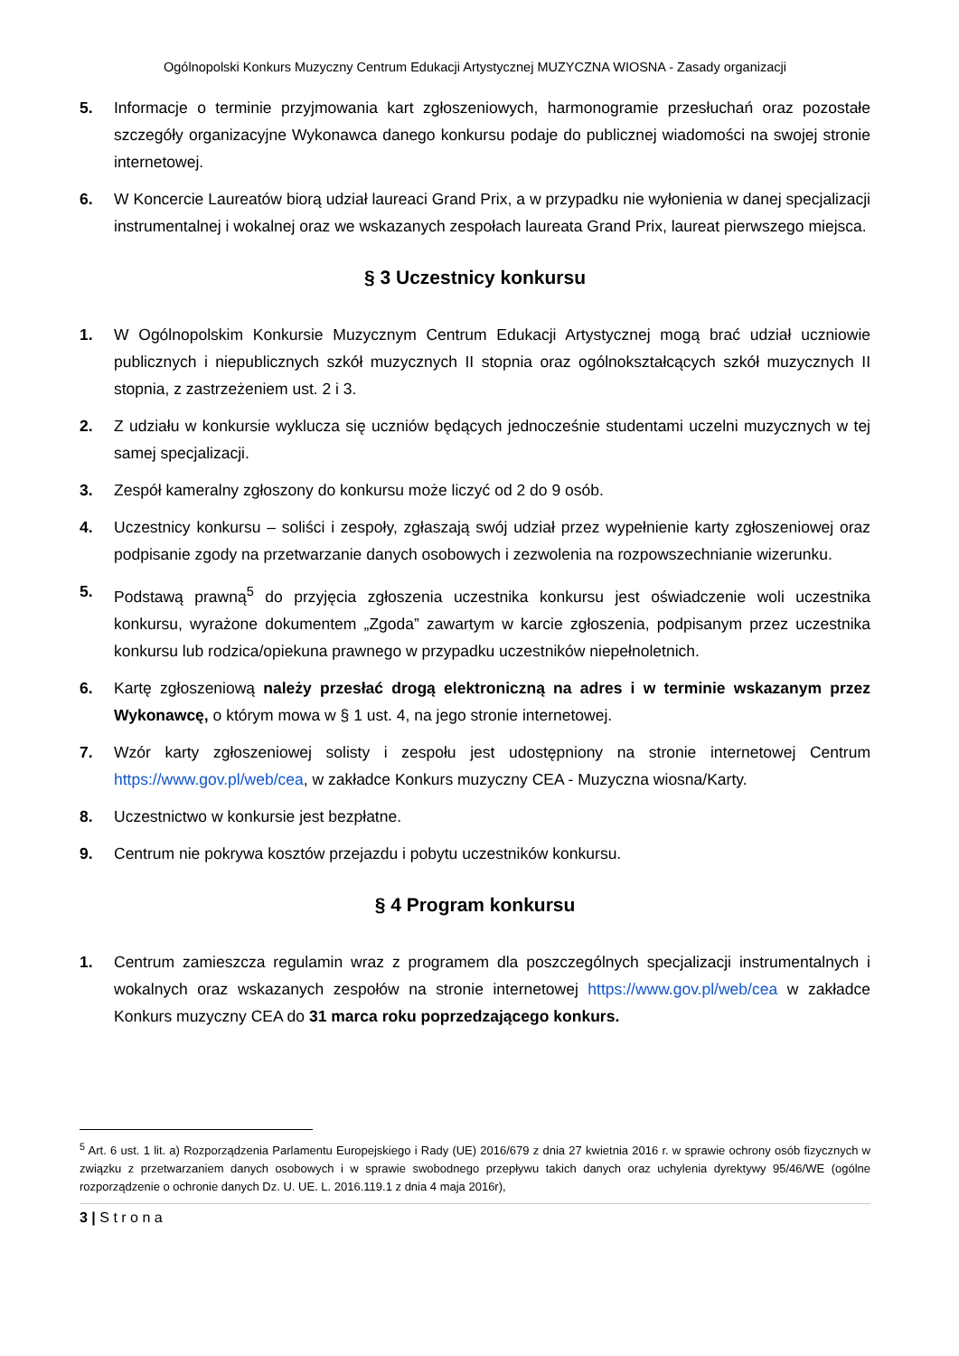Ogólnopolski Konkurs Muzyczny Centrum Edukacji Artystycznej MUZYCZNA WIOSNA - Zasady organizacji
5. Informacje o terminie przyjmowania kart zgłoszeniowych, harmonogramie przesłuchań oraz pozostałe szczegóły organizacyjne Wykonawca danego konkursu podaje do publicznej wiadomości na swojej stronie internetowej.
6. W Koncercie Laureatów biorą udział laureaci Grand Prix, a w przypadku nie wyłonienia w danej specjalizacji instrumentalnej i wokalnej oraz we wskazanych zespołach laureata Grand Prix, laureat pierwszego miejsca.
§ 3 Uczestnicy konkursu
1. W Ogólnopolskim Konkursie Muzycznym Centrum Edukacji Artystycznej mogą brać udział uczniowie publicznych i niepublicznych szkół muzycznych II stopnia oraz ogólnokształcących szkół muzycznych II stopnia, z zastrzeżeniem ust. 2 i 3.
2. Z udziału w konkursie wyklucza się uczniów będących jednocześnie studentami uczelni muzycznych w tej samej specjalizacji.
3. Zespół kameralny zgłoszony do konkursu może liczyć od 2 do 9 osób.
4. Uczestnicy konkursu – soliści i zespoły, zgłaszają swój udział przez wypełnienie karty zgłoszeniowej oraz podpisanie zgody na przetwarzanie danych osobowych i zezwolenia na rozpowszechnianie wizerunku.
5. Podstawą prawną<sup>5</sup> do przyjęcia zgłoszenia uczestnika konkursu jest oświadczenie woli uczestnika konkursu, wyrażone dokumentem „Zgoda” zawartym w karcie zgłoszenia, podpisanym przez uczestnika konkursu lub rodzica/opiekuna prawnego w przypadku uczestników niepełnoletnich.
6. Kartę zgłoszeniową należy przesłać drogą elektroniczną na adres i w terminie wskazanym przez Wykonawcę, o którym mowa w § 1 ust. 4, na jego stronie internetowej.
7. Wzór karty zgłoszeniowej solisty i zespołu jest udostępniony na stronie internetowej Centrum https://www.gov.pl/web/cea, w zakładce Konkurs muzyczny CEA - Muzyczna wiosna/Karty.
8. Uczestnictwo w konkursie jest bezpłatne.
9. Centrum nie pokrywa kosztów przejazdu i pobytu uczestników konkursu.
§ 4 Program konkursu
1. Centrum zamieszcza regulamin wraz z programem dla poszczególnych specjalizacji instrumentalnych i wokalnych oraz wskazanych zespołów na stronie internetowej https://www.gov.pl/web/cea w zakładce Konkurs muzyczny CEA do 31 marca roku poprzedzającego konkurs.
<sup>5</sup> Art. 6 ust. 1 lit. a) Rozporządzenia Parlamentu Europejskiego i Rady (UE) 2016/679 z dnia 27 kwietnia 2016 r. w sprawie ochrony osób fizycznych w związku z przetwarzaniem danych osobowych i w sprawie swobodnego przepływu takich danych oraz uchylenia dyrektywy 95/46/WE (ogólne rozporządzenie o ochronie danych Dz. U. UE. L. 2016.119.1 z dnia 4 maja 2016r),
3 | S t r o n a